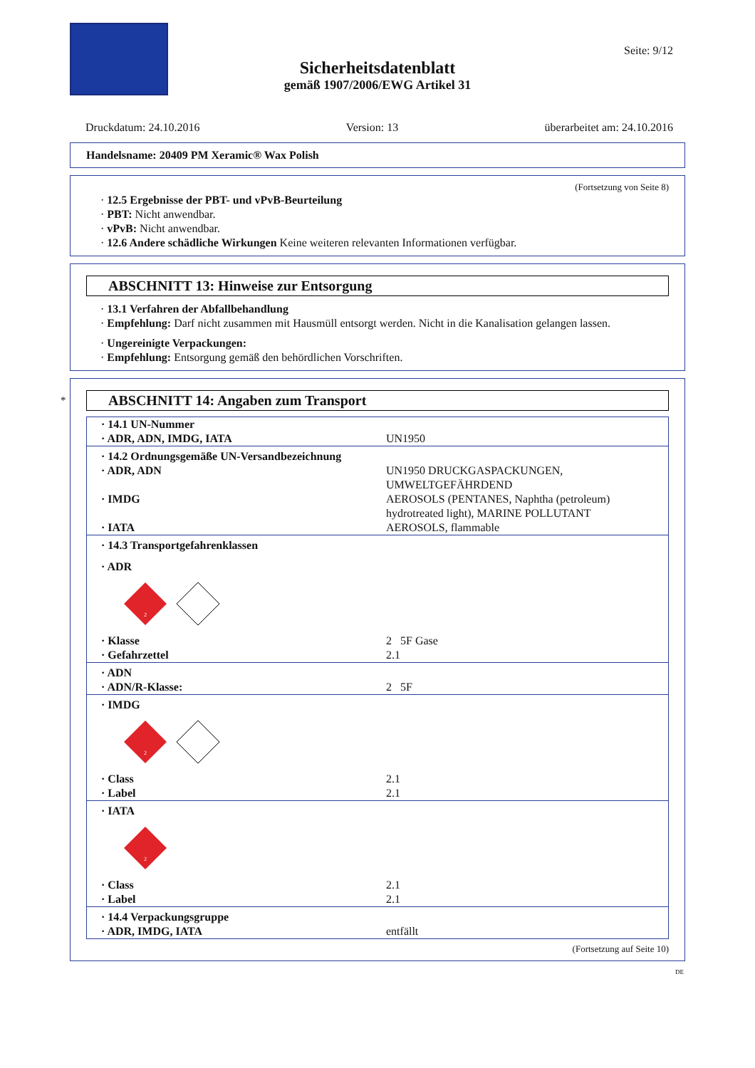Seite: 9/12
Sicherheitsdatenblatt
gemäß 1907/2006/EWG Artikel 31
Druckdatum: 24.10.2016 Version: 13 überarbeitet am: 24.10.2016
Handelsname: 20409 PM Xeramic® Wax Polish
(Fortsetzung von Seite 8)
· 12.5 Ergebnisse der PBT- und vPvB-Beurteilung
· PBT: Nicht anwendbar.
· vPvB: Nicht anwendbar.
· 12.6 Andere schädliche Wirkungen Keine weiteren relevanten Informationen verfügbar.
ABSCHNITT 13: Hinweise zur Entsorgung
· 13.1 Verfahren der Abfallbehandlung
· Empfehlung: Darf nicht zusammen mit Hausmüll entsorgt werden. Nicht in die Kanalisation gelangen lassen.
· Ungereinigte Verpackungen:
· Empfehlung: Entsorgung gemäß den behördlichen Vorschriften.
*
ABSCHNITT 14: Angaben zum Transport
| · 14.1 UN-Nummer | |
| · ADR, ADN, IMDG, IATA | UN1950 |
| · 14.2 Ordnungsgemäße UN-Versandbezeichnung | |
| · ADR, ADN | UN1950 DRUCKGASPACKUNGEN, UMWELTGEFÄHRDEND |
| · IMDG | AEROSOLS (PENTANES, Naphtha (petroleum) hydrotreated light), MARINE POLLUTANT |
| · IATA | AEROSOLS, flammable |
| · 14.3 Transportgefahrenklassen | |
| · ADR | |
| 2 | |
| · Klasse | 2 5F Gase |
| · Gefahrzettel | 2.1 |
| · ADN | |
| · ADN/R-Klasse: | 2 5F |
| · IMDG | |
| 2 | |
| · Class | 2.1 |
| · Label | 2.1 |
| · IATA | |
| 2 | |
| · Class | 2.1 |
| · Label | 2.1 |
| · 14.4 Verpackungsgruppe | |
| · ADR, IMDG, IATA | entfällt |
(Fortsetzung auf Seite 10)
DE